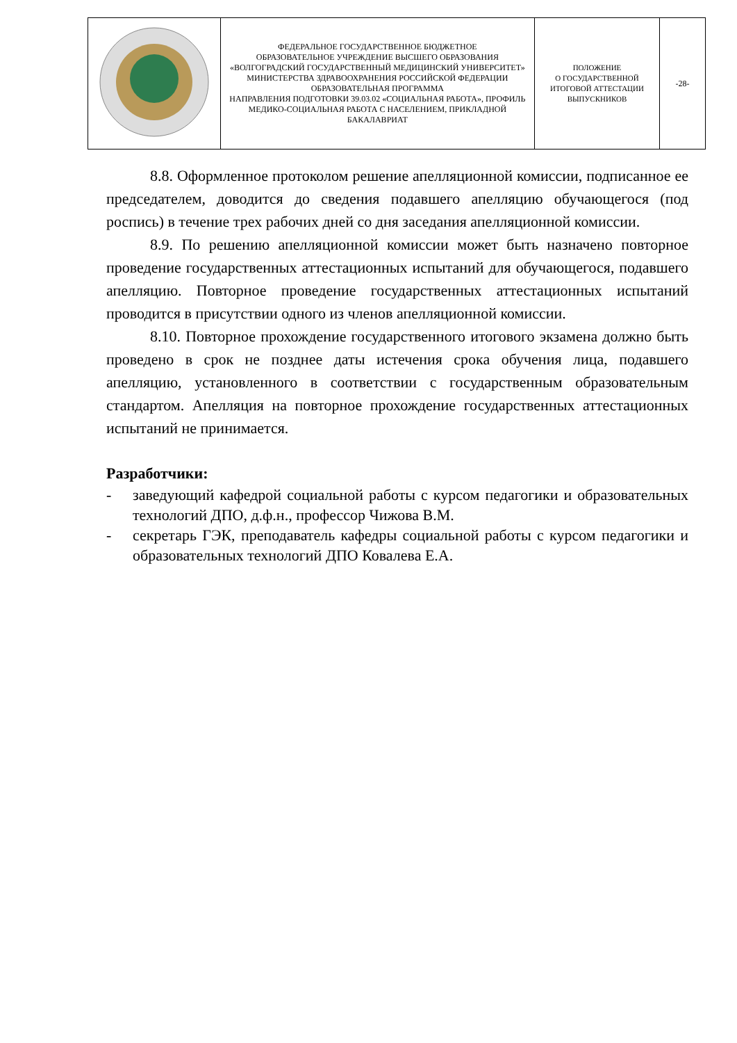| | ФЕДЕРАЛЬНОЕ ГОСУДАРСТВЕННОЕ БЮДЖЕТНОЕ ОБРАЗОВАТЕЛЬНОЕ УЧРЕЖДЕНИЕ ВЫСШЕГО ОБРАЗОВАНИЯ «ВОЛГОГРАДСКИЙ ГОСУДАРСТВЕННЫЙ МЕДИЦИНСКИЙ УНИВЕРСИТЕТ» МИНИСТЕРСТВА ЗДРАВООХРАНЕНИЯ РОССИЙСКОЙ ФЕДЕРАЦИИ ОБРАЗОВАТЕЛЬНАЯ ПРОГРАММА НАПРАВЛЕНИЯ ПОДГОТОВКИ 39.03.02 «СОЦИАЛЬНАЯ РАБОТА», ПРОФИЛЬ МЕДИКО-СОЦИАЛЬНАЯ РАБОТА С НАСЕЛЕНИЕМ, ПРИКЛАДНОЙ БАКАЛАВРИАТ | ПОЛОЖЕНИЕ О ГОСУДАРСТВЕННОЙ ИТОГОВОЙ АТТЕСТАЦИИ ВЫПУСКНИКОВ | -28- |
8.8. Оформленное протоколом решение апелляционной комиссии, подписанное ее председателем, доводится до сведения подавшего апелляцию обучающегося (под роспись) в течение трех рабочих дней со дня заседания апелляционной комиссии.
8.9. По решению апелляционной комиссии может быть назначено повторное проведение государственных аттестационных испытаний для обучающегося, подавшего апелляцию. Повторное проведение государственных аттестационных испытаний проводится в присутствии одного из членов апелляционной комиссии.
8.10. Повторное прохождение государственного итогового экзамена должно быть проведено в срок не позднее даты истечения срока обучения лица, подавшего апелляцию, установленного в соответствии с государственным образовательным стандартом. Апелляция на повторное прохождение государственных аттестационных испытаний не принимается.
Разработчики:
- заведующий кафедрой социальной работы с курсом педагогики и образовательных технологий ДПО, д.ф.н., профессор Чижова В.М.
- секретарь ГЭК, преподаватель кафедры социальной работы с курсом педагогики и образовательных технологий ДПО Ковалева Е.А.